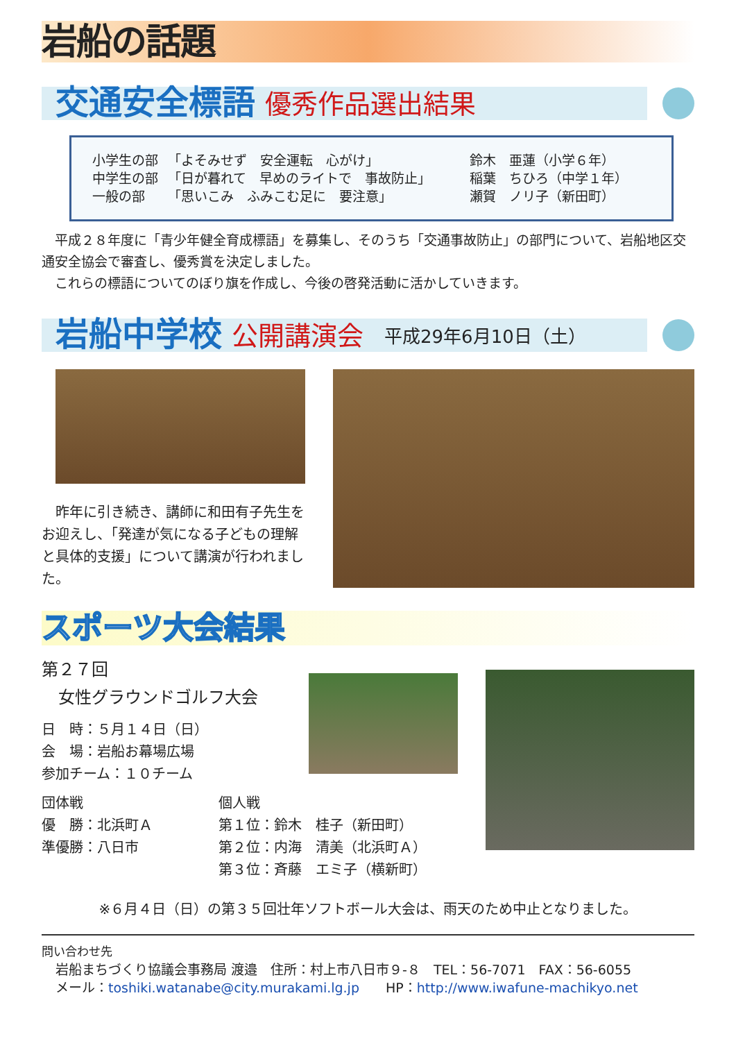岩船の話題
交通安全標語 優秀作品選出結果
| 小学生の部 | 「よそみせず 安全運転 心がけ」 | 鈴木 亜蓮（小学６年） |
| 中学生の部 | 「日が暮れて 早めのライトで 事故防止」 | 稲葉 ちひろ（中学１年） |
| 一般の部 | 「思いこみ ふみこむ足に 要注意」 | 瀬賀 ノリ子（新田町） |
　平成２８年度に「青少年健全育成標語」を募集し、そのうち「交通事故防止」の部門について、岩船地区交通安全協会で審査し、優秀賞を決定しました。
　これらの標語についてのぼり旗を作成し、今後の啓発活動に活かしていきます。
岩船中学校 公開講演会 平成29年6月10日（土）
　昨年に引き続き、講師に和田有子先生をお迎えし、「発達が気になる子どもの理解と具体的支援」について講演が行われました。
スポーツ大会結果
第２７回
　女性グラウンドゴルフ大会
日　時：５月１４日（日）
会　場：岩船お幕場広場
参加チーム：１０チーム
団体戦
優　勝：北浜町Ａ
準優勝：八日市
個人戦
第１位：鈴木　桂子（新田町）
第２位：内海　清美（北浜町Ａ）
第３位：斉藤　エミ子（横新町）
※６月４日（日）の第３５回壮年ソフトボール大会は、雨天のため中止となりました。
問い合わせ先
岩船まちづくり協議会事務局 渡邉　住所：村上市八日市９-８　TEL：56-7071　FAX：56-6055
メール：toshiki.watanabe@city.murakami.lg.jp　　HP：http://www.iwafune-machikyo.net